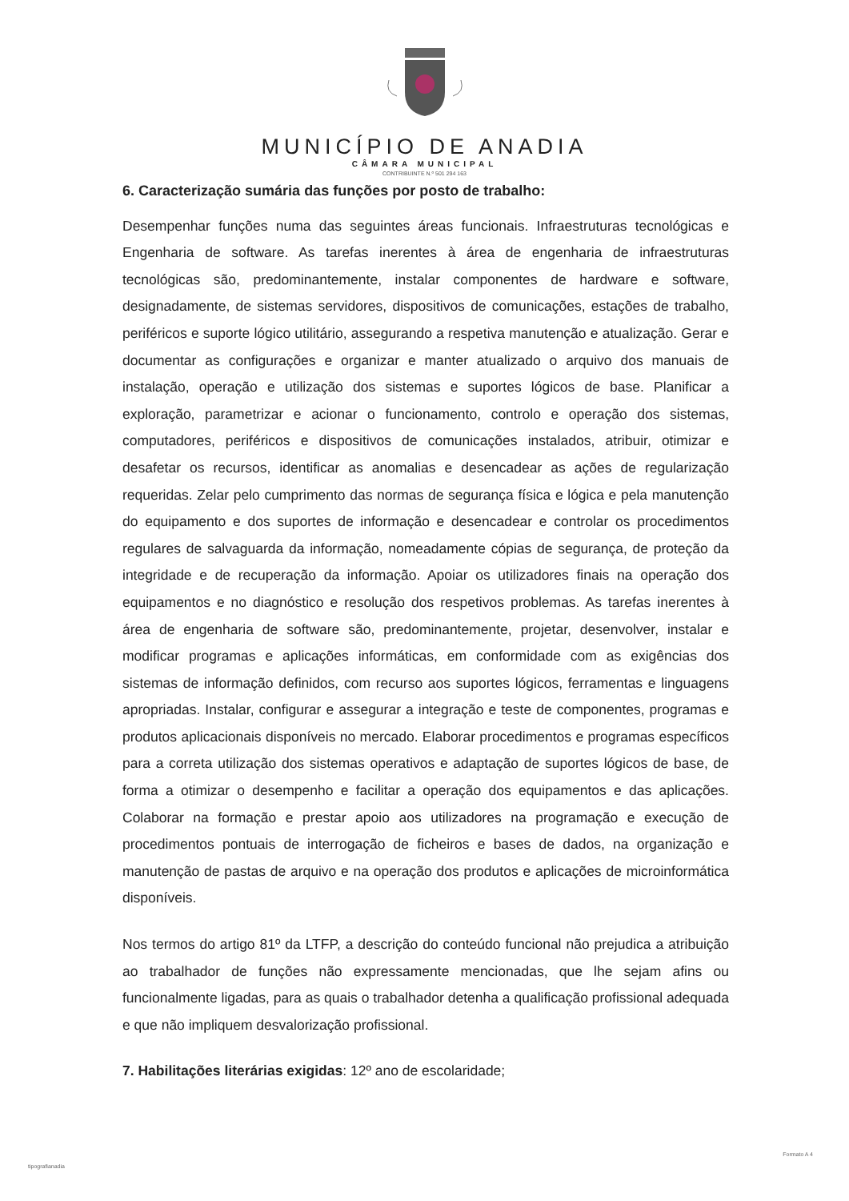MUNICÍPIO DE ANADIA
CÂMARA MUNICIPAL
CONTRIBUINTE N.º 501 294 163
6. Caracterização sumária das funções por posto de trabalho:
Desempenhar funções numa das seguintes áreas funcionais. Infraestruturas tecnológicas e Engenharia de software. As tarefas inerentes à área de engenharia de infraestruturas tecnológicas são, predominantemente, instalar componentes de hardware e software, designadamente, de sistemas servidores, dispositivos de comunicações, estações de trabalho, periféricos e suporte lógico utilitário, assegurando a respetiva manutenção e atualização. Gerar e documentar as configurações e organizar e manter atualizado o arquivo dos manuais de instalação, operação e utilização dos sistemas e suportes lógicos de base. Planificar a exploração, parametrizar e acionar o funcionamento, controlo e operação dos sistemas, computadores, periféricos e dispositivos de comunicações instalados, atribuir, otimizar e desafetar os recursos, identificar as anomalias e desencadear as ações de regularização requeridas. Zelar pelo cumprimento das normas de segurança física e lógica e pela manutenção do equipamento e dos suportes de informação e desencadear e controlar os procedimentos regulares de salvaguarda da informação, nomeadamente cópias de segurança, de proteção da integridade e de recuperação da informação. Apoiar os utilizadores finais na operação dos equipamentos e no diagnóstico e resolução dos respetivos problemas. As tarefas inerentes à área de engenharia de software são, predominantemente, projetar, desenvolver, instalar e modificar programas e aplicações informáticas, em conformidade com as exigências dos sistemas de informação definidos, com recurso aos suportes lógicos, ferramentas e linguagens apropriadas. Instalar, configurar e assegurar a integração e teste de componentes, programas e produtos aplicacionais disponíveis no mercado. Elaborar procedimentos e programas específicos para a correta utilização dos sistemas operativos e adaptação de suportes lógicos de base, de forma a otimizar o desempenho e facilitar a operação dos equipamentos e das aplicações. Colaborar na formação e prestar apoio aos utilizadores na programação e execução de procedimentos pontuais de interrogação de ficheiros e bases de dados, na organização e manutenção de pastas de arquivo e na operação dos produtos e aplicações de microinformática disponíveis.
Nos termos do artigo 81º da LTFP, a descrição do conteúdo funcional não prejudica a atribuição ao trabalhador de funções não expressamente mencionadas, que lhe sejam afins ou funcionalmente ligadas, para as quais o trabalhador detenha a qualificação profissional adequada e que não impliquem desvalorização profissional.
7. Habilitações literárias exigidas: 12º ano de escolaridade;
tipografianadia
Formato A 4